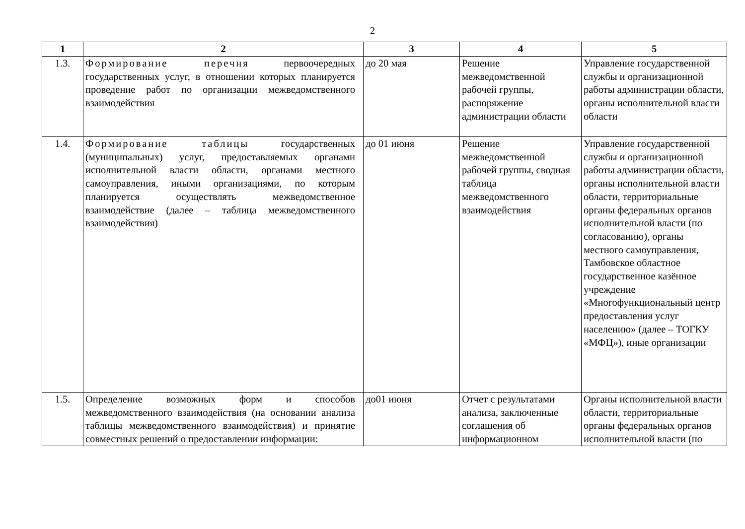2
| 1 | 2 | 3 | 4 | 5 |
| --- | --- | --- | --- | --- |
| 1.3. | Формирование перечня первоочередных государственных услуг, в отношении которых планируется проведение работ по организации межведомственного взаимодействия | до 20 мая | Решение межведомственной рабочей группы, распоряжение администрации области | Управление государственной службы и организационной работы администрации области, органы исполнительной власти области |
| 1.4. | Формирование таблицы государственных (муниципальных) услуг, предоставляемых органами исполнительной власти области, органами местного самоуправления, иными организациями, по которым планируется осуществлять межведомственное взаимодействие (далее – таблица межведомственного взаимодействия) | до 01 июня | Решение межведомственной рабочей группы, сводная таблица межведомственного взаимодействия | Управление государственной службы и организационной работы администрации области, органы исполнительной власти области, территориальные органы федеральных органов исполнительной власти (по согласованию), органы местного самоуправления, Тамбовское областное государственное казённое учреждение «Многофункциональный центр предоставления услуг населению» (далее – ТОГКУ «МФЦ»), иные организации |
| 1.5. | Определение возможных форм и способов межведомственного взаимодействия (на основании анализа таблицы межведомственного взаимодействия) и принятие совместных решений о предоставлении информации: | до01 июня | Отчет с результатами анализа, заключенные соглашения об информационном | Органы исполнительной власти области, территориальные органы федеральных органов исполнительной власти (по |